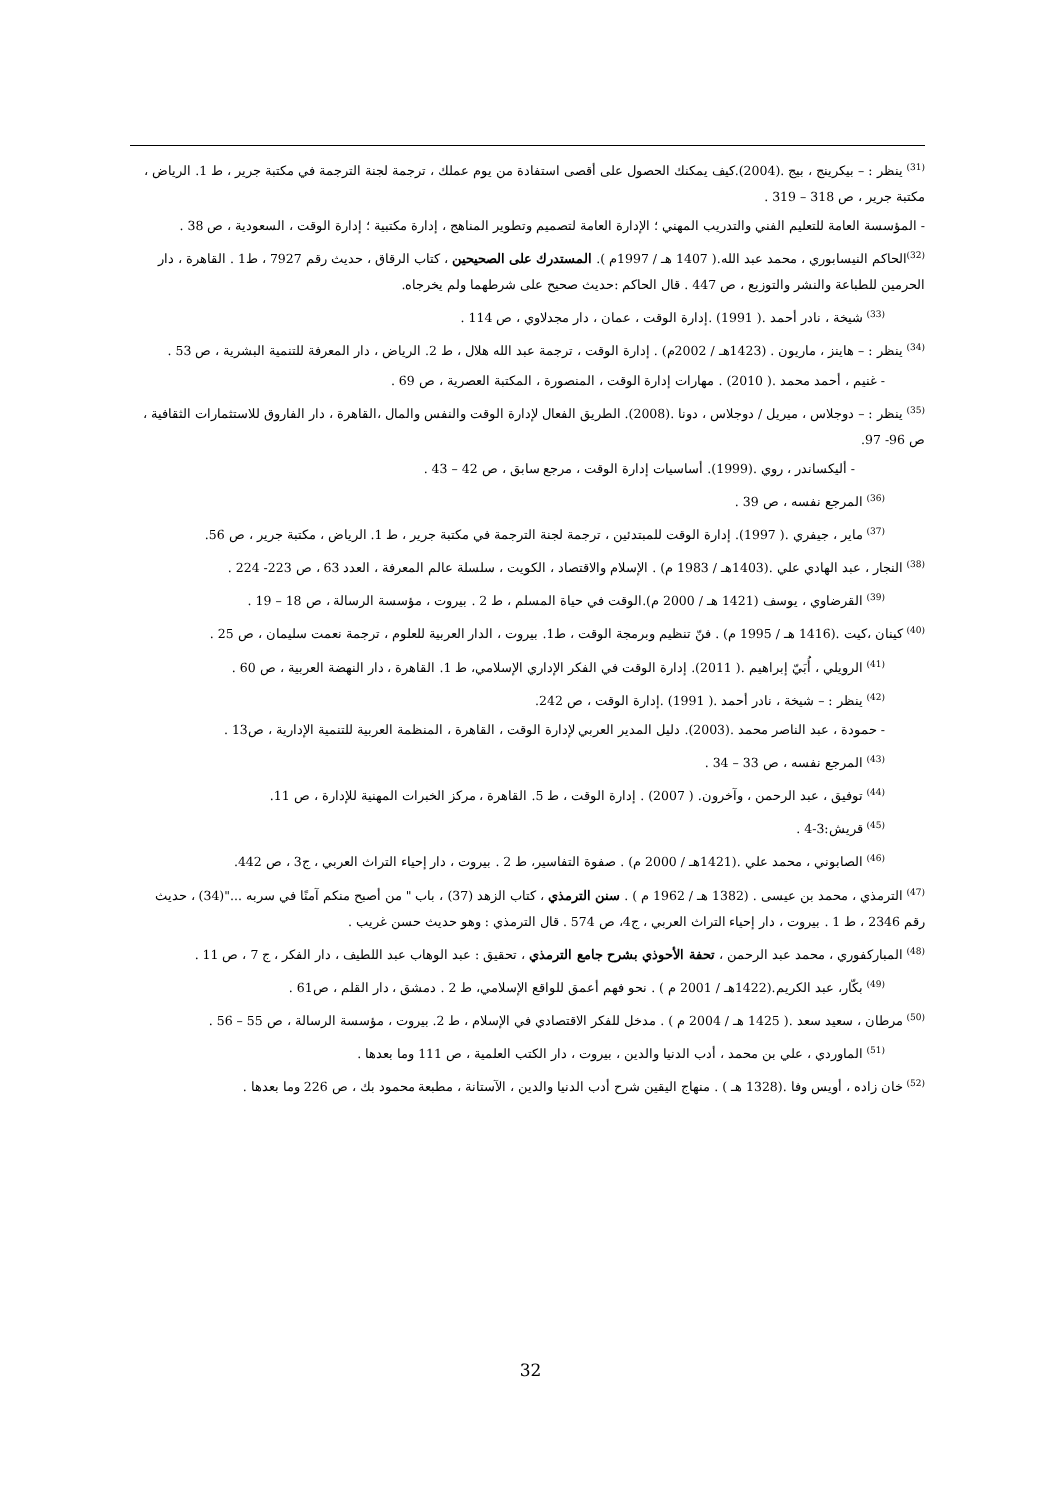<sup>(31)</sup> ينظر : – بيكرينج ، بيج .(2004).كيف يمكنك الحصول على أقصى استفادة من يوم عملك ، ترجمة لجنة الترجمة في مكتبة جرير ، ط 1. الرياض ، مكتبة جرير ، ص 318 – 319 .
- المؤسسة العامة للتعليم الفني والتدريب المهني ؛ الإدارة العامة لتصميم وتطوير المناهج ، إدارة مكتبية ؛ إدارة الوقت ، السعودية ، ص 38 .
<sup>(32)</sup> الحاكم النيسابوري ، محمد عبد الله.( 1407 هـ / 1997م ). المستدرك على الصحيحين ، كتاب الرقاق ، حديث رقم 7927 ، ط1 . القاهرة ، دار الحرمين للطباعة والنشر والتوزيع ، ص 447 . قال الحاكم :حديث صحيح على شرطهما ولم يخرجاه.
<sup>(33)</sup> شيخة ، نادر أحمد .( 1991) .إدارة الوقت ، عمان ، دار مجدلاوي ، ص 114 .
<sup>(34)</sup> ينظر : – هاينز ، ماريون . (1423هـ / 2002م) . إدارة الوقت ، ترجمة عبد الله هلال ، ط 2. الرياض ، دار المعرفة للتنمية البشرية ، ص 53 .
- غنيم ، أحمد محمد .( 2010) . مهارات إدارة الوقت ، المنصورة ، المكتبة العصرية ، ص 69 .
<sup>(35)</sup> ينظر : – دوجلاس ، ميريل / دوجلاس ، دونا .(2008). الطريق الفعال لإدارة الوقت والنفس والمال ،القاهرة ، دار الفاروق للاستثمارات الثقافية ، ص 96- 97.
- أليكساندر ، روي .(1999). أساسيات إدارة الوقت ، مرجع سابق ، ص 42 – 43 .
<sup>(36)</sup> المرجع نفسه ، ص 39 .
<sup>(37)</sup> ماير ، جيفري .( 1997). إدارة الوقت للمبتدئين ، ترجمة لجنة الترجمة في مكتبة جرير ، ط 1. الرياض ، مكتبة جرير ، ص 56.
<sup>(38)</sup> النجار ، عبد الهادي علي .(1403هـ / 1983 م) . الإسلام والاقتصاد ، الكويت ، سلسلة عالم المعرفة ، العدد 63 ، ص 223- 224 .
<sup>(39)</sup> القرضاوي ، يوسف (1421 هـ / 2000 م).الوقت في حياة المسلم ، ط 2 . بيروت ، مؤسسة الرسالة ، ص 18 – 19 .
<sup>(40)</sup> كينان ،كيت .(1416 هـ / 1995 م) . فنّ تنظيم وبرمجة الوقت ، ط1. بيروت ، الدار العربية للعلوم ، ترجمة نعمت سليمان ، ص 25 .
<sup>(41)</sup> الرويلي ، أُبَيّ إبراهيم .( 2011). إدارة الوقت في الفكر الإداري الإسلامي، ط 1. القاهرة ، دار النهضة العربية ، ص 60 .
<sup>(42)</sup> ينظر : – شيخة ، نادر أحمد .( 1991) .إدارة الوقت ، ص 242.
- حمودة ، عبد الناصر محمد .(2003). دليل المدير العربي لإدارة الوقت ، القاهرة ، المنظمة العربية للتنمية الإدارية ، ص13 .
<sup>(43)</sup> المرجع نفسه ، ص 33 – 34 .
<sup>(44)</sup> توفيق ، عبد الرحمن ، وآخرون. ( 2007) . إدارة الوقت ، ط 5. القاهرة ، مركز الخبرات المهنية للإدارة ، ص 11.
<sup>(45)</sup> قريش:3-4 .
<sup>(46)</sup> الصابوني ، محمد علي .(1421هـ / 2000 م) . صفوة التفاسير، ط 2 . بيروت ، دار إحياء التراث العربي ، ج3 ، ص 442.
<sup>(47)</sup> الترمذي ، محمد بن عيسى . (1382 هـ / 1962 م ) . سنن الترمذي ، كتاب الزهد (37) ، باب " من أصبح منكم آمنًا في سربه ..."(34) ، حديث رقم 2346 ، ط 1 . بيروت ، دار إحياء التراث العربي ، ج4، ص 574 . قال الترمذي : وهو حديث حسن غريب .
<sup>(48)</sup> المباركفوري ، محمد عبد الرحمن ، تحفة الأحوذي بشرح جامع الترمذي ، تحقيق : عبد الوهاب عبد اللطيف ، دار الفكر ، ج 7 ، ص 11 .
<sup>(49)</sup> بكّار، عبد الكريم.(1422هـ / 2001 م ) . نحو فهم أعمق للواقع الإسلامي، ط 2 . دمشق ، دار القلم ، ص61 .
<sup>(50)</sup> مرطان ، سعيد سعد .( 1425 هـ / 2004 م ) . مدخل للفكر الاقتصادي في الإسلام ، ط 2. بيروت ، مؤسسة الرسالة ، ص 55 – 56 .
<sup>(51)</sup> الماوردي ، علي بن محمد ، أدب الدنيا والدين ، بيروت ، دار الكتب العلمية ، ص 111 وما بعدها .
<sup>(52)</sup> خان زاده ، أويس وفا .(1328 هـ ) . منهاج اليقين شرح أدب الدنيا والدين ، الآستانة ، مطبعة محمود بك ، ص 226 وما بعدها .
32